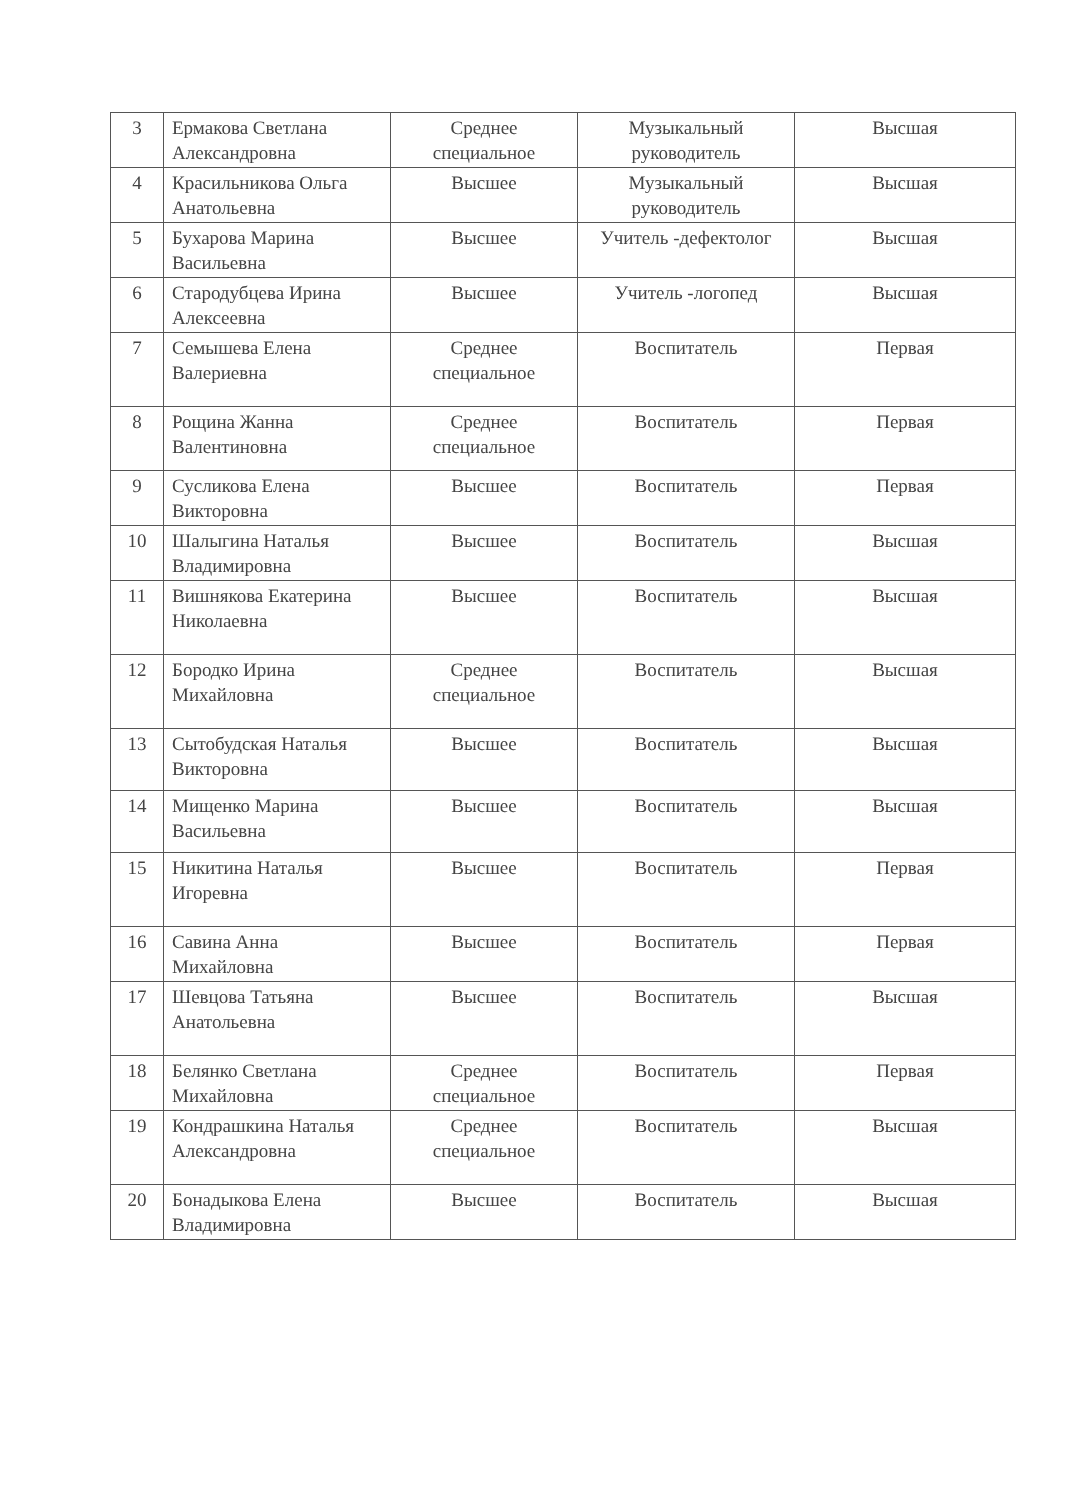| 3 | Ермакова Светлана Александровна | Среднее специальное | Музыкальный руководитель | Высшая |
| 4 | Красильникова Ольга Анатольевна | Высшее | Музыкальный руководитель | Высшая |
| 5 | Бухарова Марина Васильевна | Высшее | Учитель -дефектолог | Высшая |
| 6 | Стародубцева Ирина Алексеевна | Высшее | Учитель -логопед | Высшая |
| 7 | Семышева Елена Валериевна | Среднее специальное | Воспитатель | Первая |
| 8 | Рощина Жанна Валентиновна | Среднее специальное | Воспитатель | Первая |
| 9 | Сусликова Елена Викторовна | Высшее | Воспитатель | Первая |
| 10 | Шалыгина Наталья Владимировна | Высшее | Воспитатель | Высшая |
| 11 | Вишнякова Екатерина Николаевна | Высшее | Воспитатель | Высшая |
| 12 | Бородко Ирина Михайловна | Среднее специальное | Воспитатель | Высшая |
| 13 | Сытобудская Наталья Викторовна | Высшее | Воспитатель | Высшая |
| 14 | Мищенко Марина Васильевна | Высшее | Воспитатель | Высшая |
| 15 | Никитина Наталья Игоревна | Высшее | Воспитатель | Первая |
| 16 | Савина Анна Михайловна | Высшее | Воспитатель | Первая |
| 17 | Шевцова Татьяна Анатольевна | Высшее | Воспитатель | Высшая |
| 18 | Белянко Светлана Михайловна | Среднее специальное | Воспитатель | Первая |
| 19 | Кондрашкина Наталья Александровна | Среднее специальное | Воспитатель | Высшая |
| 20 | Бонадыкова Елена Владимировна | Высшее | Воспитатель | Высшая |